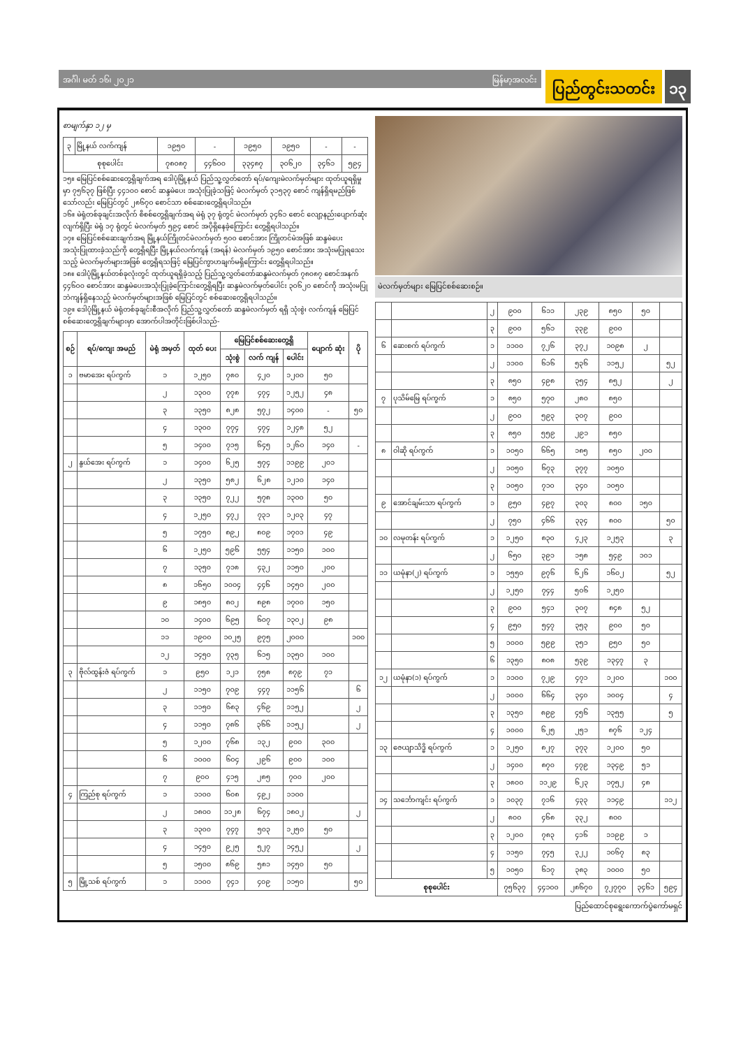အင်္ဂါ၊ မတ် ၁၆၊ ၂၀၂၁ မြန်မာ့အလင်း
ပြည်တွင်းသတင်း ၁၃
စာမျက်နှာ ၁၂ မှ
| ၃ | မြို့နယ် လက်ကျန် | ၁၉၅၀ | - | ၁၉၅၀ | ၁၉၅၀ | - | - |
| စုစုပေါင်း | | ၇၈၀၈၇ | ၄၄၆၀၀ | ၃၃၄၈၇ | ၃၀၆၂၀ | ၃၄၆၁ | ၅၉၄ |
၁၅။ မြေပြင်စစ်ဆေးတွေ့ရှိချက်အရ ဒေါပုံမြို့နယ် ပြည်သူ့လွှတ်တော် ရပ်/ကျေးမဲလက်မှတ်များ ထုတ်ယူရရှိမှုမှာ ၇၅၆၃၇ ဖြစ်ပြီး ၄၄၁၀၀ စောင် ဆန္ဒမဲပေး အသုံးပြုခဲ့သဖြင့် မဲလက်မှတ် ၃၁၅၃၇ စောင် ကျန်ရှိရမည်ဖြစ်သော်လည်း မြေပြင်တွင် ၂၈၆၇၀ စောင်သာ စစ်ဆေးတွေ့ရှိရပါသည်။
၁၆။ မဲရုံတစ်ခုချင်းအလိုက် စိစစ်တွေ့ရှိချက်အရ မဲရုံ ၃၇ ရုံတွင် မဲလက်မှတ် ၃၄၆၁ စောင် လျော့နည်းပျောက်ဆုံးလျက်ရှိပြီး မဲရုံ ၁၇ ရုံတွင် မဲလက်မှတ် ၅၉၄ စောင် အပိုရှိနေခဲ့ကြောင်း တွေ့ရှိရပါသည်။
၁၇။ မြေပြင်စစ်ဆေးချက်အရ မြို့နယ်ကြိုတင်မဲလက်မှတ် ၅၀၀ စောင်အား ကြိုတင်မဲအဖြစ် ဆန္ဒမဲပေး အသုံးပြုထားခဲ့သည်ကို တွေ့ရှိရပြီး မြို့နယ်လက်ကျန် (အရန်) မဲလက်မှတ် ၁၉၅၀ စောင်အား အသုံးမပြုရသေးသည့် မဲလက်မှတ်များအဖြစ် တွေ့ရှိရသဖြင့် မြေပြင်ကွာဟချက်မရှိကြောင်း တွေ့ရှိရပါသည်။
၁၈။ ဒေါပုံမြို့နယ်တစ်ခုလုံးတွင် ထုတ်ယူရရှိခဲ့သည့် ပြည်သူ့လွှတ်တော်ဆန္ဒမဲလက်မှတ် ၇၈၀၈၇ စောင်အနက် ၄၄၆၀၀ စောင်အား ဆန္ဒမဲပေးအသုံးပြုခဲ့ကြောင်းတွေ့ရှိရပြီး ဆန္ဒမဲလက်မှတ်ပေါင်း ၃၀၆၂၀ စောင်ကို အသုံးမပြုဘဲကျန်ရှိနေသည့် မဲလက်မှတ်များအဖြစ် မြေပြင်တွင် စစ်ဆေးတွေ့ရှိရပါသည်။
၁၉။ ဒေါပုံမြို့နယ် မဲရုံတစ်ခုချင်းစီအလိုက် ပြည်သူ့လွှတ်တော် ဆန္ဒမဲလက်မှတ် ရရှိ သုံးစွဲ၊ လက်ကျန် မြေပြင်စစ်ဆေးတွေ့ရှိချက်များမှာ အောက်ပါအတိုင်းဖြစ်ပါသည်-
| စဉ် | ရပ်/ကျေး အမည် | မဲရုံ အမှတ် | ထုတ် ပေး | မြေပြင်စစ်ဆေးတွေ့ရှိ | | | ပျောက် ဆုံး | ပို |
| --- | --- | --- | --- | --- | --- | --- | --- | --- |
| | | | | သုံးစွဲ | လက် ကျန် | ပေါင်း | | |
| ၁ | ဗမာအေး ရပ်ကွက် | ၁ | ၁၂၅၀ | ၇၈၀ | ၄၂၀ | ၁၂၀၀ | ၅၀ | |
| | | ၂ | ၁၃၀၀ | ၇၇၈ | ၄၇၄ | ၁၂၅၂ | ၄၈ | |
| | | ၃ | ၁၃၅၀ | ၈၂၈ | ၅၇၂ | ၁၄၀၀ | - | ၅၀ |
| | | ၄ | ၁၃၀၀ | ၇၇၄ | ၄၇၄ | ၁၂၄၈ | ၅၂ | |
| | | ၅ | ၁၄၀၀ | ၇၁၅ | ၆၄၅ | ၁၂၆၀ | ၁၄၀ | - |
| ၂ | နွယ်အေး ရပ်ကွက် | ၁ | ၁၄၀၀ | ၆၂၅ | ၅၇၄ | ၁၁၉၉ | ၂၀၁ | |
| | | ၂ | ၁၃၅၀ | ၅၈၂ | ၆၂၈ | ၁၂၁၀ | ၁၄၀ | |
| | | ၃ | ၁၃၅၀ | ၇၂၂ | ၅၇၈ | ၁၃၀၀ | ၅၀ | |
| | | ၄ | ၁၂၅၀ | ၄၇၂ | ၇၃၁ | ၁၂၀၃ | ၄၇ | |
| | | ၅ | ၁၇၅၀ | ၈၉၂ | ၈၀၉ | ၁၇၀၁ | ၄၉ | |
| | | ၆ | ၁၂၅၀ | ၅၉၆ | ၅၅၄ | ၁၁၅၀ | ၁၀၀ | |
| | | ၇ | ၁၃၅၀ | ၇၁၈ | ၄၃၂ | ၁၁၅၀ | ၂၀၀ | |
| | | ၈ | ၁၆၅၀ | ၁၀၀၄ | ၄၄၆ | ၁၄၅၀ | ၂၀၀ | |
| | | ၉ | ၁၈၅၀ | ၈၀၂ | ၈၉၈ | ၁၇၀၀ | ၁၅၀ | |
| | | ၁၀ | ၁၄၀၀ | ၆၉၅ | ၆၀၇ | ၁၃၀၂ | ၉၈ | |
| | | ၁၁ | ၁၉၀၀ | ၁၀၂၅ | ၉၇၅ | ၂၀၀၀ | | ၁၀၀ |
| | | ၁၂ | ၁၄၅၀ | ၇၃၅ | ၆၁၅ | ၁၃၅၀ | ၁၀၀ | |
| ၃ | ဗိုလ်ထွန်းဇံ ရပ်ကွက် | ၁ | ၉၅၀ | ၁၂၁ | ၇၅၈ | ၈၇၉ | ၇၁ | |
| | | ၂ | ၁၁၅၀ | ၇၀၉ | ၄၄၇ | ၁၁၅၆ | | ၆ |
| | | ၃ | ၁၁၅၀ | ၆၈၃ | ၄၆၉ | ၁၁၅၂ | | ၂ |
| | | ၄ | ၁၁၅၀ | ၇၈၆ | ၃၆၆ | ၁၁၅၂ | | ၂ |
| | | ၅ | ၁၂၀၀ | ၇၆၈ | ၁၃၂ | ၉၀၀ | ၃၀၀ | |
| | | ၆ | ၁၀၀၀ | ၆၀၄ | ၂၉၆ | ၉၀၀ | ၁၀၀ | |
| | | ၇ | ၉၀၀ | ၄၁၅ | ၂၈၅ | ၇၀၀ | ၂၀၀ | |
| ၄ | ကြည်စု ရပ်ကွက် | ၁ | ၁၁၀၀ | ၆၀၈ | ၄၉၂ | ၁၁၀၀ | | |
| | | ၂ | ၁၈၀၀ | ၁၁၂၈ | ၆၇၄ | ၁၈၀၂ | | ၂ |
| | | ၃ | ၁၃၀၀ | ၇၄၇ | ၅၀၃ | ၁၂၅၀ | ၅၀ | |
| | | ၄ | ၁၄၅၀ | ၉၂၅ | ၅၂၇ | ၁၄၅၂ | | ၂ |
| | | ၅ | ၁၅၀၀ | ၈၆၉ | ၅၈၁ | ၁၄၅၀ | ၅၀ | |
| ၅ | မြို့သစ် ရပ်ကွက် | ၁ | ၁၁၀၀ | ၇၄၁ | ၄၀၉ | ၁၁၅၀ | | ၅၀ |
မဲလက်မှတ်များ မြေပြင်စစ်ဆေးစဉ်။
| | | ၂ | ၉၀၀ | ၆၁၁ | ၂၃၉ | ၈၅၀ | ၅၀ | |
| | | ၃ | ၉၀၀ | ၅၆၁ | ၃၃၉ | ၉၀၀ | | |
| ၆ | ဆေးစက် ရပ်ကွက် | ၁ | ၁၁၀၀ | ၇၂၆ | ၃၇၂ | ၁၀၉၈ | ၂ | |
| | | ၂ | ၁၁၀၀ | ၆၁၆ | ၅၃၆ | ၁၁၅၂ | | ၅၂ |
| | | ၃ | ၈၅၀ | ၄၉၈ | ၃၅၄ | ၈၅၂ | | ၂ |
| ၇ | ပုသိမ်မြေ ရပ်ကွက် | ၁ | ၈၅၀ | ၅၇၀ | ၂၈၀ | ၈၅၀ | | |
| | | ၂ | ၉၀၀ | ၅၉၃ | ၃၀၇ | ၉၀၀ | | |
| | | ၃ | ၈၅၀ | ၅၅၉ | ၂၉၁ | ၈၅၀ | | |
| ၈ | ဝါဆို ရပ်ကွက် | ၁ | ၁၀၅၀ | ၆၆၅ | ၁၈၅ | ၈၅၀ | ၂၀၀ | |
| | | ၂ | ၁၀၅၀ | ၆၇၃ | ၃၇၇ | ၁၀၅၀ | | |
| | | ၃ | ၁၀၅၀ | ၇၁၀ | ၃၄၀ | ၁၀၅၀ | | |
| ၉ | အောင်ချမ်းသာ ရပ်ကွက် | ၁ | ၉၅၀ | ၄၉၇ | ၃၀၃ | ၈၀၀ | ၁၅၀ | |
| | | ၂ | ၇၅၀ | ၄၆၆ | ၃၃၄ | ၈၀၀ | | ၅၀ |
| ၁၀ | လမုတန်း ရပ်ကွက် | ၁ | ၁၂၅၀ | ၈၃၀ | ၄၂၃ | ၁၂၅၃ | | ၃ |
| | | ၂ | ၆၅၀ | ၃၉၁ | ၁၅၈ | ၅၄၉ | ၁၀၁ | |
| ၁၁ | ယမုံနာ(၂) ရပ်ကွက် | ၁ | ၁၅၅၀ | ၉၇၆ | ၆၂၆ | ၁၆၀၂ | | ၅၂ |
| | | ၂ | ၁၂၅၀ | ၇၄၄ | ၅၀၆ | ၁၂၅၀ | | |
| | | ၃ | ၉၀၀ | ၅၄၁ | ၃၀၇ | ၈၄၈ | ၅၂ | |
| | | ၄ | ၉၅၀ | ၅၄၇ | ၃၅၃ | ၉၀၀ | ၅၀ | |
| | | ၅ | ၁၀၀၀ | ၅၉၉ | ၃၅၁ | ၉၅၀ | ၅၀ | |
| | | ၆ | ၁၃၅၀ | ၈၀၈ | ၅၃၉ | ၁၃၄၇ | ၃ | |
| ၁၂ | ယမုံနာ(၁) ရပ်ကွက် | ၁ | ၁၁၀၀ | ၇၂၉ | ၄၇၁ | ၁၂၀၀ | | ၁၀၀ |
| | | ၂ | ၁၀၀၀ | ၆၆၄ | ၃၄၀ | ၁၀၀၄ | | ၄ |
| | | ၃ | ၁၃၅၀ | ၈၉၉ | ၄၅၆ | ၁၃၅၅ | | ၅ |
| | | ၄ | ၁၀၀၀ | ၆၂၅ | ၂၅၁ | ၈၇၆ | ၁၂၄ | |
| ၁၃ | ဇေယျာသိဒ္ဓိ ရပ်ကွက် | ၁ | ၁၂၅၀ | ၈၂၇ | ၃၇၃ | ၁၂၀၀ | ၅၀ | |
| | | ၂ | ၁၄၀၀ | ၈၇၀ | ၄၇၉ | ၁၃၄၉ | ၅၁ | |
| | | ၃ | ၁၈၀၀ | ၁၁၂၉ | ၆၂၃ | ၁၇၅၂ | ၄၈ | |
| ၁၄ | သင်္ဘောကျင်း ရပ်ကွက် | ၁ | ၁၀၃၇ | ၇၁၆ | ၄၃၃ | ၁၁၄၉ | | ၁၁၂ |
| | | ၂ | ၈၀၀ | ၄၆၈ | ၃၃၂ | ၈၀၀ | | |
| | | ၃ | ၁၂၀၀ | ၇၈၃ | ၄၁၆ | ၁၁၉၉ | ၁ | |
| | | ၄ | ၁၁၅၀ | ၇၄၅ | ၃၂၂ | ၁၀၆၇ | ၈၃ | |
| | | ၅ | ၁၀၅၀ | ၆၁၇ | ၃၈၃ | ၁၀၀၀ | ၅၀ | |
| စုစုပေါင်း | | | ၇၅၆၃၇ | ၄၄၁၀၀ | ၂၈၆၇၀ | ၇၂၇၇၀ | ၃၄၆၁ | ၅၉၄ |
ပြည်ထောင်စုရွေးကောက်ပွဲကော်မရှင်